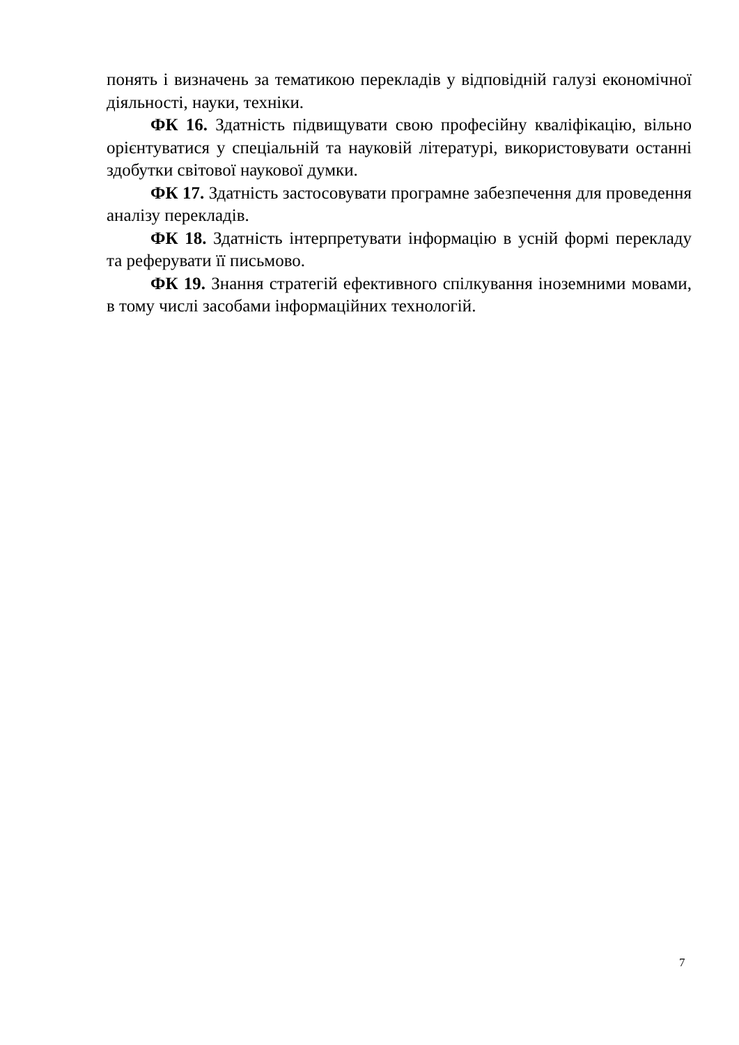понять і визначень за тематикою перекладів у відповідній галузі економічної діяльності, науки, техніки.
ФК 16. Здатність підвищувати свою професійну кваліфікацію, вільно орієнтуватися у спеціальній та науковій літературі, використовувати останні здобутки світової наукової думки.
ФК 17. Здатність застосовувати програмне забезпечення для проведення аналізу перекладів.
ФК 18. Здатність інтерпретувати інформацію в усній формі перекладу та реферувати її письмово.
ФК 19. Знання стратегій ефективного спілкування іноземними мовами, в тому числі засобами інформаційних технологій.
7